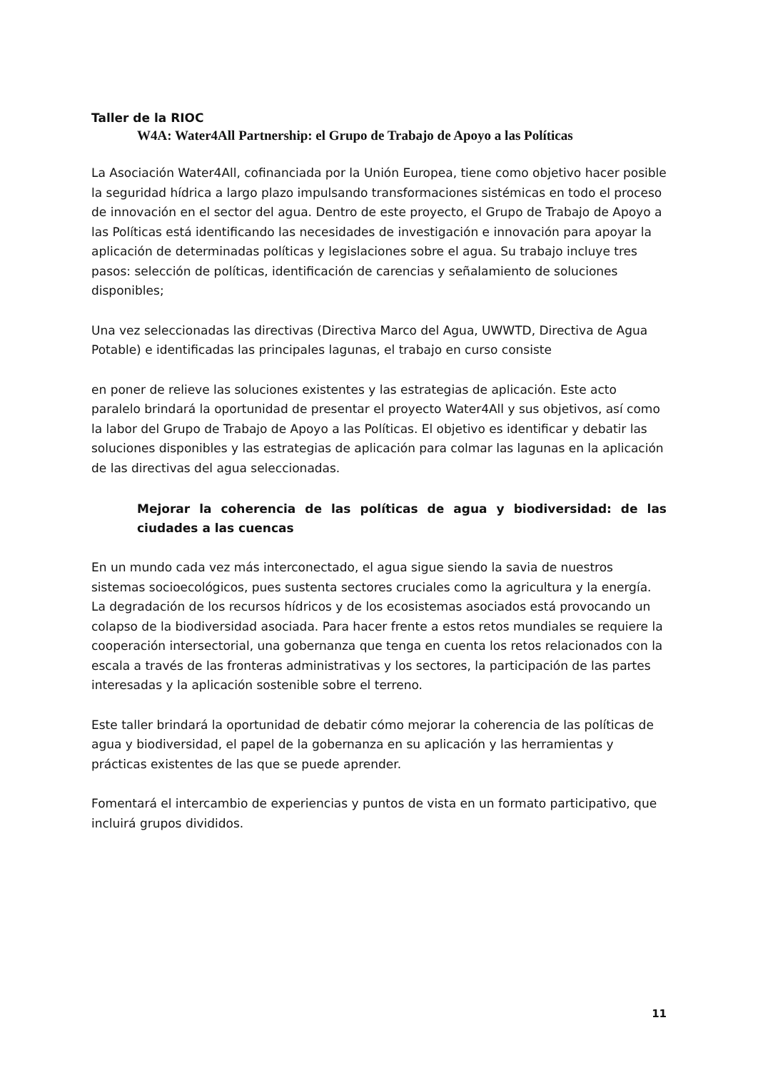Taller de la RIOC
W4A: Water4All Partnership: el Grupo de Trabajo de Apoyo a las Políticas
La Asociación Water4All, cofinanciada por la Unión Europea, tiene como objetivo hacer posible la seguridad hídrica a largo plazo impulsando transformaciones sistémicas en todo el proceso de innovación en el sector del agua. Dentro de este proyecto, el Grupo de Trabajo de Apoyo a las Políticas está identificando las necesidades de investigación e innovación para apoyar la aplicación de determinadas políticas y legislaciones sobre el agua. Su trabajo incluye tres pasos: selección de políticas, identificación de carencias y señalamiento de soluciones disponibles;
Una vez seleccionadas las directivas (Directiva Marco del Agua, UWWTD, Directiva de Agua Potable) e identificadas las principales lagunas, el trabajo en curso consiste
en poner de relieve las soluciones existentes y las estrategias de aplicación. Este acto paralelo brindará la oportunidad de presentar el proyecto Water4All y sus objetivos, así como la labor del Grupo de Trabajo de Apoyo a las Políticas. El objetivo es identificar y debatir las soluciones disponibles y las estrategias de aplicación para colmar las lagunas en la aplicación de las directivas del agua seleccionadas.
Mejorar la coherencia de las políticas de agua y biodiversidad: de las ciudades a las cuencas
En un mundo cada vez más interconectado, el agua sigue siendo la savia de nuestros sistemas socioecológicos, pues sustenta sectores cruciales como la agricultura y la energía. La degradación de los recursos hídricos y de los ecosistemas asociados está provocando un colapso de la biodiversidad asociada. Para hacer frente a estos retos mundiales se requiere la cooperación intersectorial, una gobernanza que tenga en cuenta los retos relacionados con la escala a través de las fronteras administrativas y los sectores, la participación de las partes interesadas y la aplicación sostenible sobre el terreno.
Este taller brindará la oportunidad de debatir cómo mejorar la coherencia de las políticas de agua y biodiversidad, el papel de la gobernanza en su aplicación y las herramientas y prácticas existentes de las que se puede aprender.
Fomentará el intercambio de experiencias y puntos de vista en un formato participativo, que incluirá grupos divididos.
11